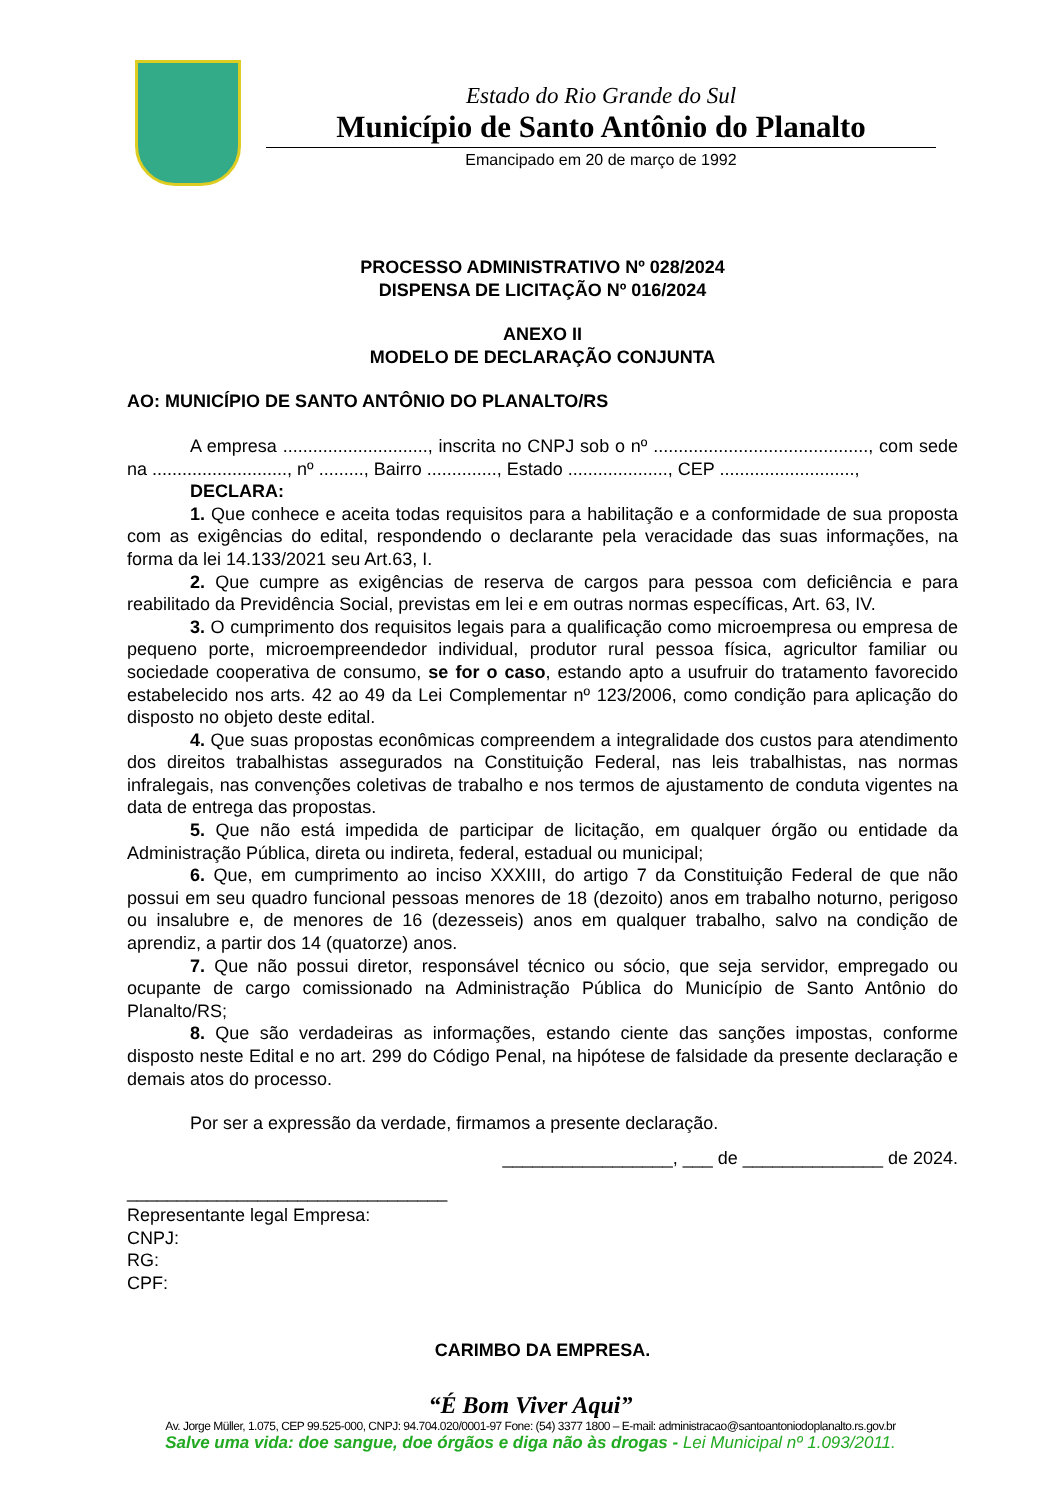Estado do Rio Grande do Sul
Município de Santo Antônio do Planalto
Emancipado em 20 de março de 1992
PROCESSO ADMINISTRATIVO Nº 028/2024
DISPENSA DE LICITAÇÃO Nº 016/2024
ANEXO II
MODELO DE DECLARAÇÃO CONJUNTA
AO: MUNICÍPIO DE SANTO ANTÔNIO DO PLANALTO/RS
A empresa ............................., inscrita no CNPJ sob o nº ..........................................., com sede na ..........................., nº ........., Bairro .............., Estado ...................., CEP ...........................,
DECLARA:
1. Que conhece e aceita todas requisitos para a habilitação e a conformidade de sua proposta com as exigências do edital, respondendo o declarante pela veracidade das suas informações, na forma da lei 14.133/2021 seu Art.63, I.
2. Que cumpre as exigências de reserva de cargos para pessoa com deficiência e para reabilitado da Previdência Social, previstas em lei e em outras normas específicas, Art. 63, IV.
3. O cumprimento dos requisitos legais para a qualificação como microempresa ou empresa de pequeno porte, microempreendedor individual, produtor rural pessoa física, agricultor familiar ou sociedade cooperativa de consumo, se for o caso, estando apto a usufruir do tratamento favorecido estabelecido nos arts. 42 ao 49 da Lei Complementar nº 123/2006, como condição para aplicação do disposto no objeto deste edital.
4. Que suas propostas econômicas compreendem a integralidade dos custos para atendimento dos direitos trabalhistas assegurados na Constituição Federal, nas leis trabalhistas, nas normas infralegais, nas convenções coletivas de trabalho e nos termos de ajustamento de conduta vigentes na data de entrega das propostas.
5. Que não está impedida de participar de licitação, em qualquer órgão ou entidade da Administração Pública, direta ou indireta, federal, estadual ou municipal;
6. Que, em cumprimento ao inciso XXXIII, do artigo 7 da Constituição Federal de que não possui em seu quadro funcional pessoas menores de 18 (dezoito) anos em trabalho noturno, perigoso ou insalubre e, de menores de 16 (dezesseis) anos em qualquer trabalho, salvo na condição de aprendiz, a partir dos 14 (quatorze) anos.
7. Que não possui diretor, responsável técnico ou sócio, que seja servidor, empregado ou ocupante de cargo comissionado na Administração Pública do Município de Santo Antônio do Planalto/RS;
8. Que são verdadeiras as informações, estando ciente das sanções impostas, conforme disposto neste Edital e no art. 299 do Código Penal, na hipótese de falsidade da presente declaração e demais atos do processo.
Por ser a expressão da verdade, firmamos a presente declaração.
_________________, ___ de ______________ de 2024.
________________________________
Representante legal Empresa:
CNPJ:
RG:
CPF:
CARIMBO DA EMPRESA.
“É Bom Viver Aqui”
Av. Jorge Müller, 1.075, CEP 99.525-000, CNPJ: 94.704.020/0001-97 Fone: (54) 3377 1800 – E-mail: administracao@santoantoniodoplanalto.rs.gov.br
Salve uma vida: doe sangue, doe órgãos e diga não às drogas - Lei Municipal nº 1.093/2011.